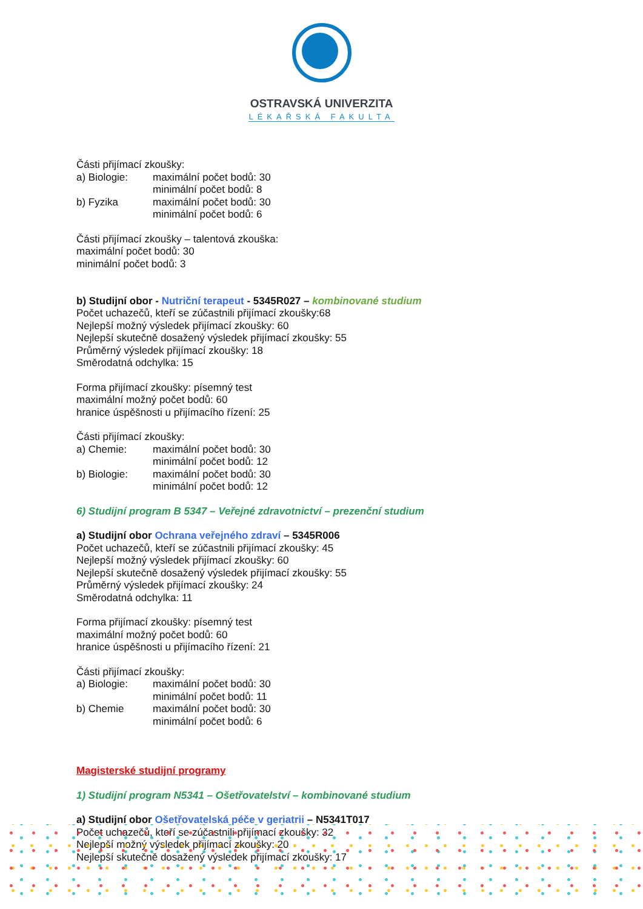OSTRAVSKÁ UNIVERZITA
LÉKAŘSKÁ FAKULTA
Části přijímací zkoušky:
a) Biologie: maximální počet bodů: 30
minimální počet bodů: 8
b) Fyzika maximální počet bodů: 30
minimální počet bodů: 6
Části přijímací zkoušky – talentová zkouška:
maximální počet bodů: 30
minimální počet bodů: 3
b) Studijní obor - Nutriční terapeut - 5345R027 – kombinované studium
Počet uchazečů, kteří se zúčastnili přijímací zkoušky:68
Nejlepší možný výsledek přijímací zkoušky: 60
Nejlepší skutečně dosažený výsledek přijímací zkoušky: 55
Průměrný výsledek přijímací zkoušky: 18
Směrodatná odchylka: 15
Forma přijímací zkoušky: písemný test
maximální možný počet bodů: 60
hranice úspěšnosti u přijímacího řízení: 25
Části přijímací zkoušky:
a) Chemie: maximální počet bodů: 30
minimální počet bodů: 12
b) Biologie: maximální počet bodů: 30
minimální počet bodů: 12
6) Studijní program B 5347 – Veřejné zdravotnictví – prezenční studium
a) Studijní obor Ochrana veřejného zdraví – 5345R006
Počet uchazečů, kteří se zúčastnili přijímací zkoušky: 45
Nejlepší možný výsledek přijímací zkoušky: 60
Nejlepší skutečně dosažený výsledek přijímací zkoušky: 55
Průměrný výsledek přijímací zkoušky: 24
Směrodatná odchylka: 11
Forma přijímací zkoušky: písemný test
maximální možný počet bodů: 60
hranice úspěšnosti u přijímacího řízení: 21
Části přijímací zkoušky:
a) Biologie: maximální počet bodů: 30
minimální počet bodů: 11
b) Chemie maximální počet bodů: 30
minimální počet bodů: 6
Magisterské studijní programy
1) Studijní program N5341 – Ošetřovatelství – kombinované studium
a) Studijní obor Ošetřovatelská péče v geriatrii – N5341T017
Počet uchazečů, kteří se zúčastnili přijímací zkoušky: 32
Nejlepší možný výsledek přijímací zkoušky: 20
Nejlepší skutečně dosažený výsledek přijímací zkoušky: 17